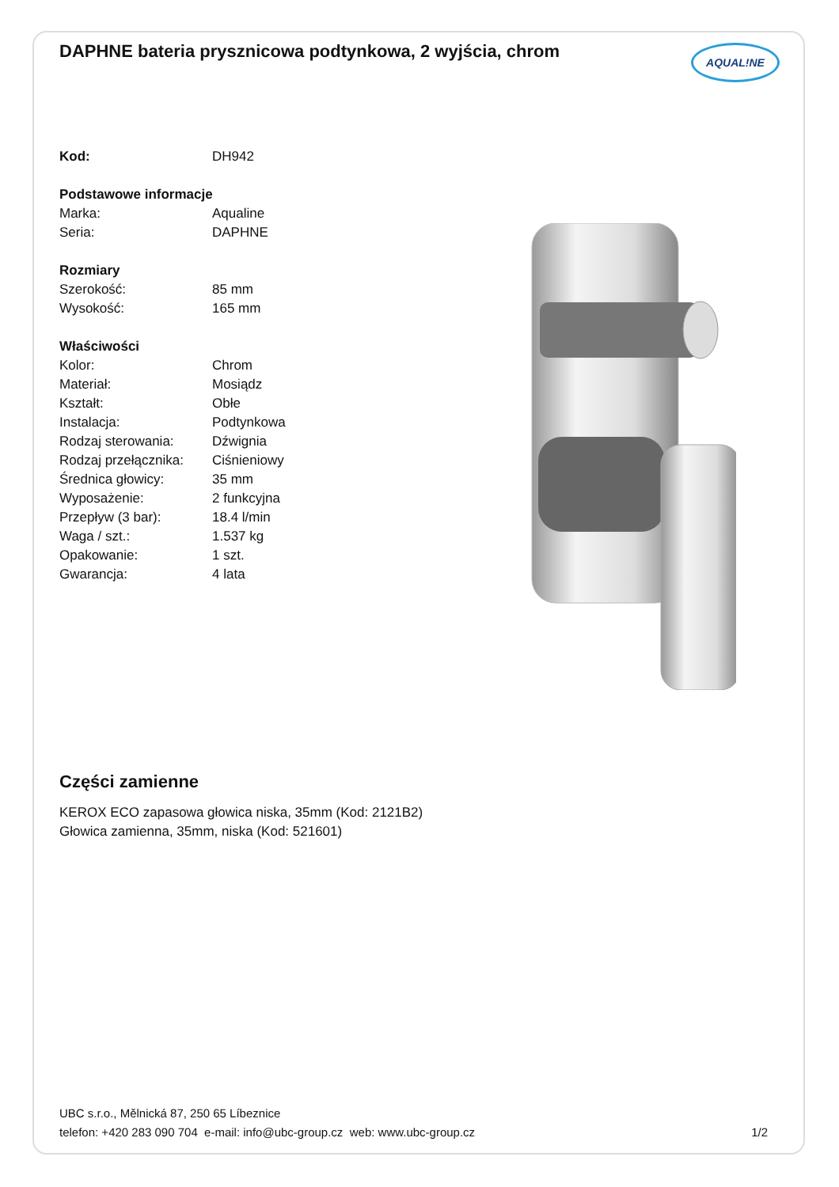DAPHNE bateria prysznicowa podtynkowa, 2 wyjścia, chrom
AQUAL!NE
| Kod: | DH942 |
| Podstawowe informacje | |
| Marka: | Aqualine |
| Seria: | DAPHNE |
| Rozmiary | |
| Szerokość: | 85 mm |
| Wysokość: | 165 mm |
| Właściwości | |
| Kolor: | Chrom |
| Materiał: | Mosiądz |
| Kształt: | Obłe |
| Instalacja: | Podtynkowa |
| Rodzaj sterowania: | Dźwignia |
| Rodzaj przełącznika: | Ciśnieniowy |
| Średnica głowicy: | 35 mm |
| Wyposażenie: | 2 funkcyjna |
| Przepływ (3 bar): | 18.4 l/min |
| Waga / szt.: | 1.537 kg |
| Opakowanie: | 1 szt. |
| Gwarancja: | 4 lata |
Części zamienne
KEROX ECO zapasowa głowica niska, 35mm (Kod: 2121B2)
Głowica zamienna, 35mm, niska (Kod: 521601)
UBC s.r.o., Mělnická 87, 250 65 Líbeznice
telefon: +420 283 090 704 e-mail: info@ubc-group.cz web: www.ubc-group.cz 1/2